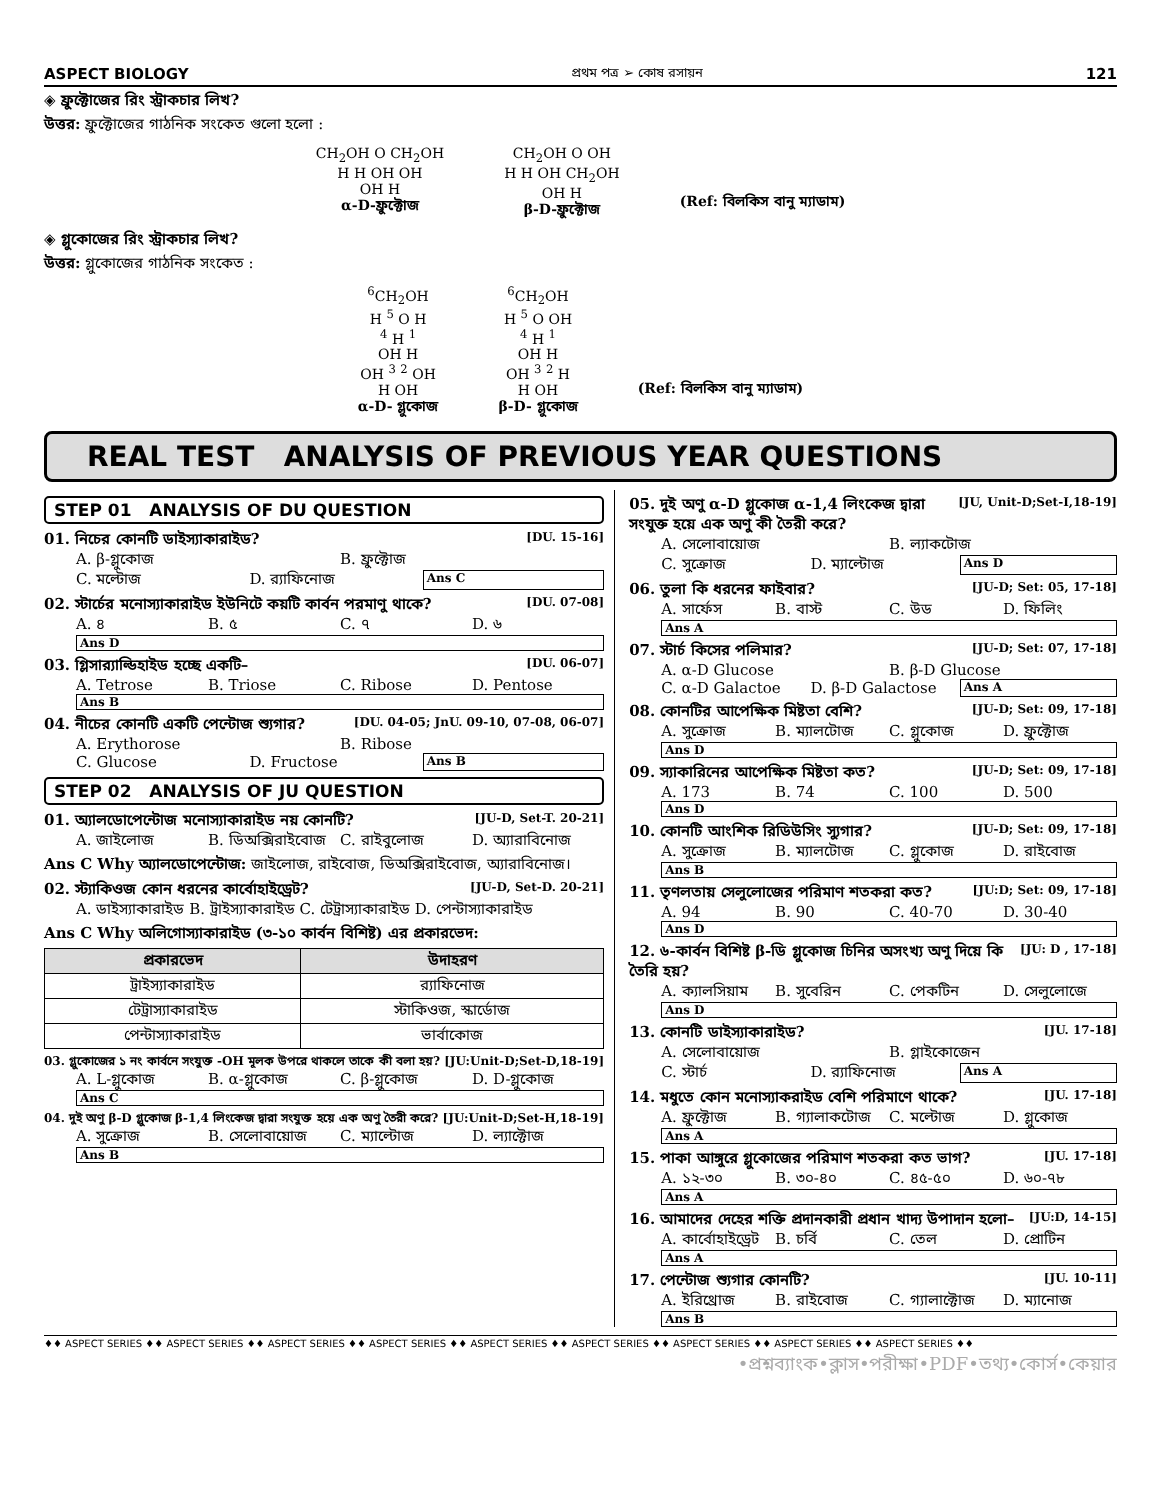ASPECT BIOLOGY প্রথম পত্র ➢ কোষ রসায়ন 121
◈ ফ্রুক্টোজের রিং স্ট্রাকচার লিখ?
উত্তর: ফ্রুক্টোজের গাঠনিক সংকেত গুলো হলো :
CH<sub>2</sub>OH O CH<sub>2</sub>OH
H H OH OH
OH H
α-D-ফ্রুক্টোজ
CH<sub>2</sub>OH O OH
H H OH CH<sub>2</sub>OH
OH H
β-D-ফ্রুক্টোজ
(Ref: বিলকিস বানু ম্যাডাম)
◈ গ্লুকোজের রিং স্ট্রাকচার লিখ?
উত্তর: গ্লুকোজের গাঠনিক সংকেত :
<sup>6</sup>CH<sub>2</sub>OH
H <sup>5</sup> O H
<sup>4</sup> H <sup>1</sup>
OH H
OH <sup>3</sup> <sup>2</sup> OH
H OH
α-D- গ্লুকোজ
<sup>6</sup>CH<sub>2</sub>OH
H <sup>5</sup> O OH
<sup>4</sup> H <sup>1</sup>
OH H
OH <sup>3</sup> <sup>2</sup> H
H OH
β-D- গ্লুকোজ
(Ref: বিলকিস বানু ম্যাডাম)
REAL TEST ANALYSIS OF PREVIOUS YEAR QUESTIONS
STEP 01 ANALYSIS OF DU QUESTION
01. নিচের কোনটি ডাইস্যাকারাইড? [DU. 15-16]
A. β-গ্লুকোজ B. ফ্রুক্টোজ
C. মল্টোজ D. র‍্যাফিনোজ Ans C
02. স্টার্চের মনোস্যাকারাইড ইউনিটে কয়টি কার্বন পরমাণু থাকে? [DU. 07-08]
A. ৪ B. ৫ C. ৭ D. ৬ Ans D
03. গ্লিসার‍্যাল্ডিহাইড হচ্ছে একটি– [DU. 06-07]
A. Tetrose B. Triose C. Ribose D. Pentose Ans B
04. নীচের কোনটি একটি পেন্টোজ শ্যুগার? [DU. 04-05; JnU. 09-10, 07-08, 06-07]
A. Erythorose B. Ribose
C. Glucose D. Fructose Ans B
STEP 02 ANALYSIS OF JU QUESTION
01. অ্যালডোপেন্টোজ মনোস্যাকারাইড নয় কোনটি? [JU-D, Set-T. 20-21]
A. জাইলোজ B. ডিঅক্সিরাইবোজ C. রাইবুলোজ D. অ্যারাবিনোজ
Ans C Why অ্যালডোপেন্টোজ: জাইলোজ, রাইবোজ, ডিঅক্সিরাইবোজ, অ্যারাবিনোজ।
02. স্ট্যাকিওজ কোন ধরনের কার্বোহাইড্রেট? [JU-D, Set-D. 20-21]
A. ডাইস্যাকারাইড B. ট্রাইস্যাকারাইড C. টেট্রাস্যাকারাইড D. পেন্টাস্যাকারাইড
Ans C Why অলিগোস্যাকারাইড (৩-১০ কার্বন বিশিষ্ট) এর প্রকারভেদ:
| প্রকারভেদ | উদাহরণ |
| --- | --- |
| ট্রাইস্যাকারাইড | র‍্যাফিনোজ |
| টেট্রাস্যাকারাইড | স্টাকিওজ, স্কার্ডোজ |
| পেন্টাস্যাকারাইড | ভার্বাকোজ |
03. গ্লুকোজের ১ নং কার্বনে সংযুক্ত -OH মূলক উপরে থাকলে তাকে কী বলা হয়? [JU:Unit-D;Set-D,18-19]
A. L-গ্লুকোজ B. α-গ্লুকোজ C. β-গ্লুকোজ D. D-গ্লুকোজ Ans C
04. দুই অণু β-D গ্লুকোজ β-1,4 লিংকেজ দ্বারা সংযুক্ত হয়ে এক অণু তৈরী করে? [JU:Unit-D;Set-H,18-19]
A. সুক্রোজ B. সেলোবায়োজ C. ম্যাল্টোজ D. ল্যাক্টোজ Ans B
05. দুই অণু α-D গ্লুকোজ α-1,4 লিংকেজ দ্বারা সংযুক্ত হয়ে এক অণু কী তৈরী করে? [JU, Unit-D;Set-I,18-19]
A. সেলোবায়োজ B. ল্যাকটোজ
C. সুক্রোজ D. ম্যাল্টোজ Ans D
06. তুলা কি ধরনের ফাইবার? [JU-D; Set: 05, 17-18]
A. সার্ফেস B. বাস্ট C. উড D. ফিলিং Ans A
07. স্টার্চ কিসের পলিমার? [JU-D; Set: 07, 17-18]
A. α-D Glucose B. β-D Glucose
C. α-D Galactoe D. β-D Galactose Ans A
08. কোনটির আপেক্ষিক মিষ্টতা বেশি? [JU-D; Set: 09, 17-18]
A. সুক্রোজ B. ম্যালটোজ C. গ্লুকোজ D. ফ্রুক্টোজ Ans D
09. স্যাকারিনের আপেক্ষিক মিষ্টতা কত? [JU-D; Set: 09, 17-18]
A. 173 B. 74 C. 100 D. 500 Ans D
10. কোনটি আংশিক রিডিউসিং স্যুগার? [JU-D; Set: 09, 17-18]
A. সুক্রোজ B. ম্যালটোজ C. গ্লুকোজ D. রাইবোজ Ans B
11. তৃণলতায় সেলুলোজের পরিমাণ শতকরা কত? [JU:D; Set: 09, 17-18]
A. 94 B. 90 C. 40-70 D. 30-40 Ans D
12. ৬-কার্বন বিশিষ্ট β-ডি গ্লুকোজ চিনির অসংখ্য অণু দিয়ে কি তৈরি হয়? [JU: D , 17-18]
A. ক্যালসিয়াম B. সুবেরিন C. পেকটিন D. সেলুলোজে Ans D
13. কোনটি ডাইস্যাকারাইড? [JU. 17-18]
A. সেলোবায়োজ B. গ্লাইকোজেন
C. স্টার্চ D. র‍্যাফিনোজ Ans A
14. মধুতে কোন মনোস্যাকরাইড বেশি পরিমাণে থাকে? [JU. 17-18]
A. ফ্রুক্টোজ B. গ্যালাকটোজ C. মল্টোজ D. গ্লুকোজ Ans A
15. পাকা আঙ্গুরে গ্লুকোজের পরিমাণ শতকরা কত ভাগ? [JU. 17-18]
A. ১২-৩০ B. ৩০-৪০ C. ৪৫-৫০ D. ৬০-৭৮ Ans A
16. আমাদের দেহের শক্তি প্রদানকারী প্রধান খাদ্য উপাদান হলো– [JU:D, 14-15]
A. কার্বোহাইড্রেট B. চর্বি C. তেল D. প্রোটিন Ans A
17. পেন্টোজ শ্যুগার কোনটি? [JU. 10-11]
A. ইরিথ্রোজ B. রাইবোজ C. গ্যালাক্টোজ D. ম্যানোজ Ans B
♦♦ ASPECT SERIES ♦♦ ASPECT SERIES ♦♦ ASPECT SERIES ♦♦ ASPECT SERIES ♦♦ ASPECT SERIES ♦♦ ASPECT SERIES ♦♦ ASPECT SERIES ♦♦ ASPECT SERIES ♦♦ ASPECT SERIES ♦♦
•প্রশ্নব্যাংক•ক্লাস•পরীক্ষা•PDF•তথ্য•কোর্স•কেয়ার